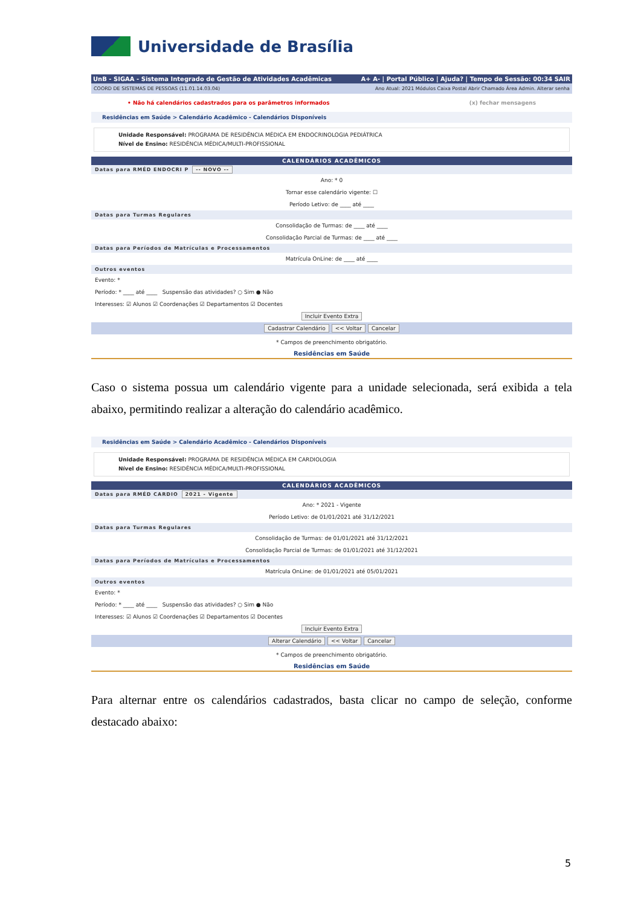Universidade de Brasília
UnB - SIGAA - Sistema Integrado de Gestão de Atividades Acadêmicas A+ A- | Portal Público | Ajuda? | Tempo de Sessão: 00:34 SAIR
COORD DE SISTEMAS DE PESSOAS (11.01.14.03.04) Ano Atual: 2021 Módulos Caixa Postal Abrir Chamado Área Admin. Alterar senha
• Não há calendários cadastrados para os parâmetros informados (x) fechar mensagens
Residências em Saúde > Calendário Acadêmico - Calendários Disponíveis
Unidade Responsável: PROGRAMA DE RESIDÊNCIA MÉDICA EM ENDOCRINOLOGIA PEDIÁTRICA
Nível de Ensino: RESIDÊNCIA MÉDICA/MULTI-PROFISSIONAL
CALENDÁRIOS ACADÊMICOS
Datas para RMÉD ENDOCRI P -- NOVO --
Ano: * 0
Tornar esse calendário vigente: ☐
Período Letivo: de ____ até ____
Datas para Turmas Regulares
Consolidação de Turmas: de ____ até ____
Consolidação Parcial de Turmas: de ____ até ____
Datas para Períodos de Matrículas e Processamentos
Matrícula OnLine: de ____ até ____
Outros eventos
Evento: *
Período: * ____ até ____ Suspensão das atividades? ○ Sim ● Não
Interesses: ☑ Alunos ☑ Coordenações ☑ Departamentos ☑ Docentes
Incluir Evento Extra
Cadastrar Calendário << Voltar Cancelar
* Campos de preenchimento obrigatório.
Residências em Saúde
Caso o sistema possua um calendário vigente para a unidade selecionada, será exibida a tela abaixo, permitindo realizar a alteração do calendário acadêmico.
Residências em Saúde > Calendário Acadêmico - Calendários Disponíveis
Unidade Responsável: PROGRAMA DE RESIDÊNCIA MÉDICA EM CARDIOLOGIA
Nível de Ensino: RESIDÊNCIA MÉDICA/MULTI-PROFISSIONAL
CALENDÁRIOS ACADÊMICOS
Datas para RMÉD CARDIO 2021 - Vigente
Ano: * 2021 - Vigente
Período Letivo: de 01/01/2021 até 31/12/2021
Datas para Turmas Regulares
Consolidação de Turmas: de 01/01/2021 até 31/12/2021
Consolidação Parcial de Turmas: de 01/01/2021 até 31/12/2021
Datas para Períodos de Matrículas e Processamentos
Matrícula OnLine: de 01/01/2021 até 05/01/2021
Outros eventos
Evento: *
Período: * ____ até ____ Suspensão das atividades? ○ Sim ● Não
Interesses: ☑ Alunos ☑ Coordenações ☑ Departamentos ☑ Docentes
Incluir Evento Extra
Alterar Calendário << Voltar Cancelar
* Campos de preenchimento obrigatório.
Residências em Saúde
Para alternar entre os calendários cadastrados, basta clicar no campo de seleção, conforme destacado abaixo:
5